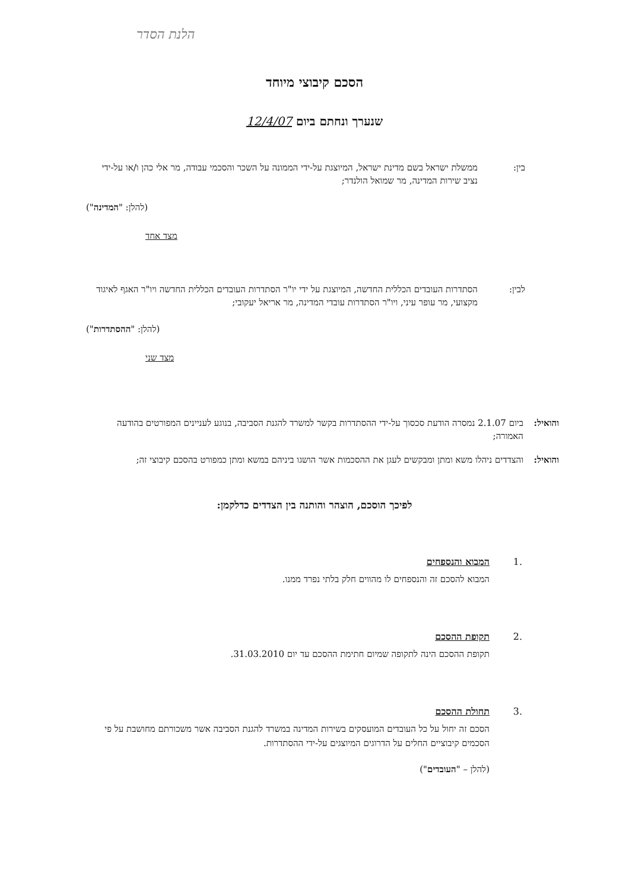הלנת הסדר
הסכם קיבוצי מיוחד
שנערך ונחתם ביום 12/4/07
בין: ממשלת ישראל בשם מדינת ישראל, המיוצגת על-ידי הממונה על השכר והסכמי עבודה, מר אלי כהן ו/או על-ידי נציב שירות המדינה, מר שמואל הולנדר;
(להלן: "המדינה")
מצד אחד
לבין: הסתדרות העובדים הכללית החדשה, המיוצגת על ידי יו"ר הסתדרות העובדים הכללית החדשה ויו"ר האגף לאיגוד מקצועי, מר עופר עיני, ויו"ר הסתדרות עובדי המדינה, מר אריאל יעקובי;
(להלן: "ההסתדרות")
מצד שני
והואיל:
ביום 2.1.07 נמסרה הודעת סכסוך על-ידי ההסתדרות בקשר למשרד להגנת הסביבה, בנוגע לעניינים המפורטים בהודעה האמורה;
והואיל:
והצדדים ניהלו משא ומתן ומבקשים לעגן את ההסכמות אשר הושגו ביניהם במשא ומתן כמפורט בהסכם קיבוצי זה;
לפיכך הוסכם, הוצהר והותנה בין הצדדים כדלקמן:
.1 המבוא והנספחים
המבוא להסכם זה והנספחים לו מהווים חלק בלתי נפרד ממנו.
.2 תקופת ההסכם
תקופת ההסכם הינה לתקופה שמיום חתימת ההסכם עד יום 31.03.2010.
.3 תחולת ההסכם
הסכם זה יחול על כל העובדים המועסקים בשירות המדינה במשרד להגנת הסביבה אשר משכורתם מחושבת על פי הסכמים קיבוציים החלים על הדרוגים המיוצגים על-ידי ההסתדרות.
(להלן – "העובדים")